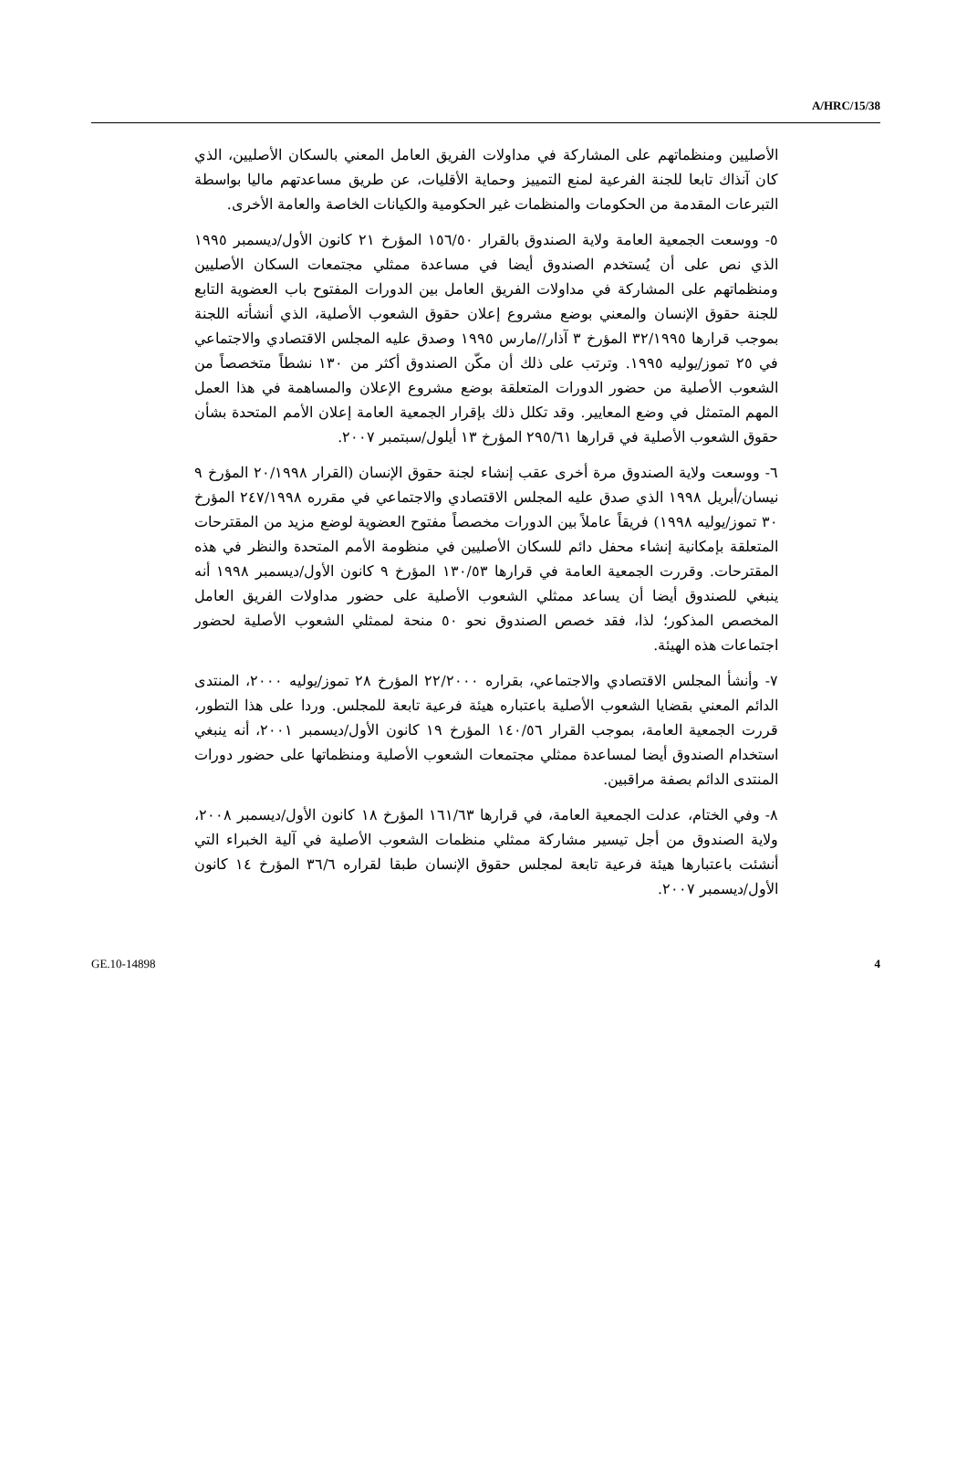A/HRC/15/38
الأصليين ومنظماتهم على المشاركة في مداولات الفريق العامل المعني بالسكان الأصليين، الذي كان آنذاك تابعا للجنة الفرعية لمنع التمييز وحماية الأقليات، عن طريق مساعدتهم ماليا بواسطة التبرعات المقدمة من الحكومات والمنظمات غير الحكومية والكيانات الخاصة والعامة الأخرى.
٥- ووسعت الجمعية العامة ولاية الصندوق بالقرار ١٥٦/٥٠ المؤرخ ٢١ كانون الأول/ديسمبر ١٩٩٥ الذي نص على أن يُستخدم الصندوق أيضا في مساعدة ممثلي مجتمعات السكان الأصليين ومنظماتهم على المشاركة في مداولات الفريق العامل بين الدورات المفتوح باب العضوية التابع للجنة حقوق الإنسان والمعني بوضع مشروع إعلان حقوق الشعوب الأصلية، الذي أنشأته اللجنة بموجب قرارها ٣٢/١٩٩٥ المؤرخ ٣ آذار//مارس ١٩٩٥ وصدق عليه المجلس الاقتصادي والاجتماعي في ٢٥ تموز/يوليه ١٩٩٥. وترتب على ذلك أن مكّن الصندوق أكثر من ١٣٠ نشطاً متخصصاً من الشعوب الأصلية من حضور الدورات المتعلقة بوضع مشروع الإعلان والمساهمة في هذا العمل المهم المتمثل في وضع المعايير. وقد تكلل ذلك بإقرار الجمعية العامة إعلان الأمم المتحدة بشأن حقوق الشعوب الأصلية في قرارها ٢٩٥/٦١ المؤرخ ١٣ أيلول/سبتمبر ٢٠٠٧.
٦- ووسعت ولاية الصندوق مرة أخرى عقب إنشاء لجنة حقوق الإنسان (القرار ٢٠/١٩٩٨ المؤرخ ٩ نيسان/أبريل ١٩٩٨ الذي صدق عليه المجلس الاقتصادي والاجتماعي في مقرره ٢٤٧/١٩٩٨ المؤرخ ٣٠ تموز/يوليه ١٩٩٨) فريقاً عاملاً بين الدورات مخصصاً مفتوح العضوية لوضع مزيد من المقترحات المتعلقة بإمكانية إنشاء محفل دائم للسكان الأصليين في منظومة الأمم المتحدة والنظر في هذه المقترحات. وقررت الجمعية العامة في قرارها ١٣٠/٥٣ المؤرخ ٩ كانون الأول/ديسمبر ١٩٩٨ أنه ينبغي للصندوق أيضا أن يساعد ممثلي الشعوب الأصلية على حضور مداولات الفريق العامل المخصص المذكور؛ لذا، فقد خصص الصندوق نحو ٥٠ منحة لممثلي الشعوب الأصلية لحضور اجتماعات هذه الهيئة.
٧- وأنشأ المجلس الاقتصادي والاجتماعي، بقراره ٢٢/٢٠٠٠ المؤرخ ٢٨ تموز/يوليه ٢٠٠٠، المنتدى الدائم المعني بقضايا الشعوب الأصلية باعتباره هيئة فرعية تابعة للمجلس. وردا على هذا التطور، قررت الجمعية العامة، بموجب القرار ١٤٠/٥٦ المؤرخ ١٩ كانون الأول/ديسمبر ٢٠٠١، أنه ينبغي استخدام الصندوق أيضا لمساعدة ممثلي مجتمعات الشعوب الأصلية ومنظماتها على حضور دورات المنتدى الدائم بصفة مراقبين.
٨- وفي الختام، عدلت الجمعية العامة، في قرارها ١٦١/٦٣ المؤرخ ١٨ كانون الأول/ديسمبر ٢٠٠٨، ولاية الصندوق من أجل تيسير مشاركة ممثلي منظمات الشعوب الأصلية في آلية الخبراء التي أنشئت باعتبارها هيئة فرعية تابعة لمجلس حقوق الإنسان طبقا لقراره ٣٦/٦ المؤرخ ١٤ كانون الأول/ديسمبر ٢٠٠٧.
4 GE.10-14898